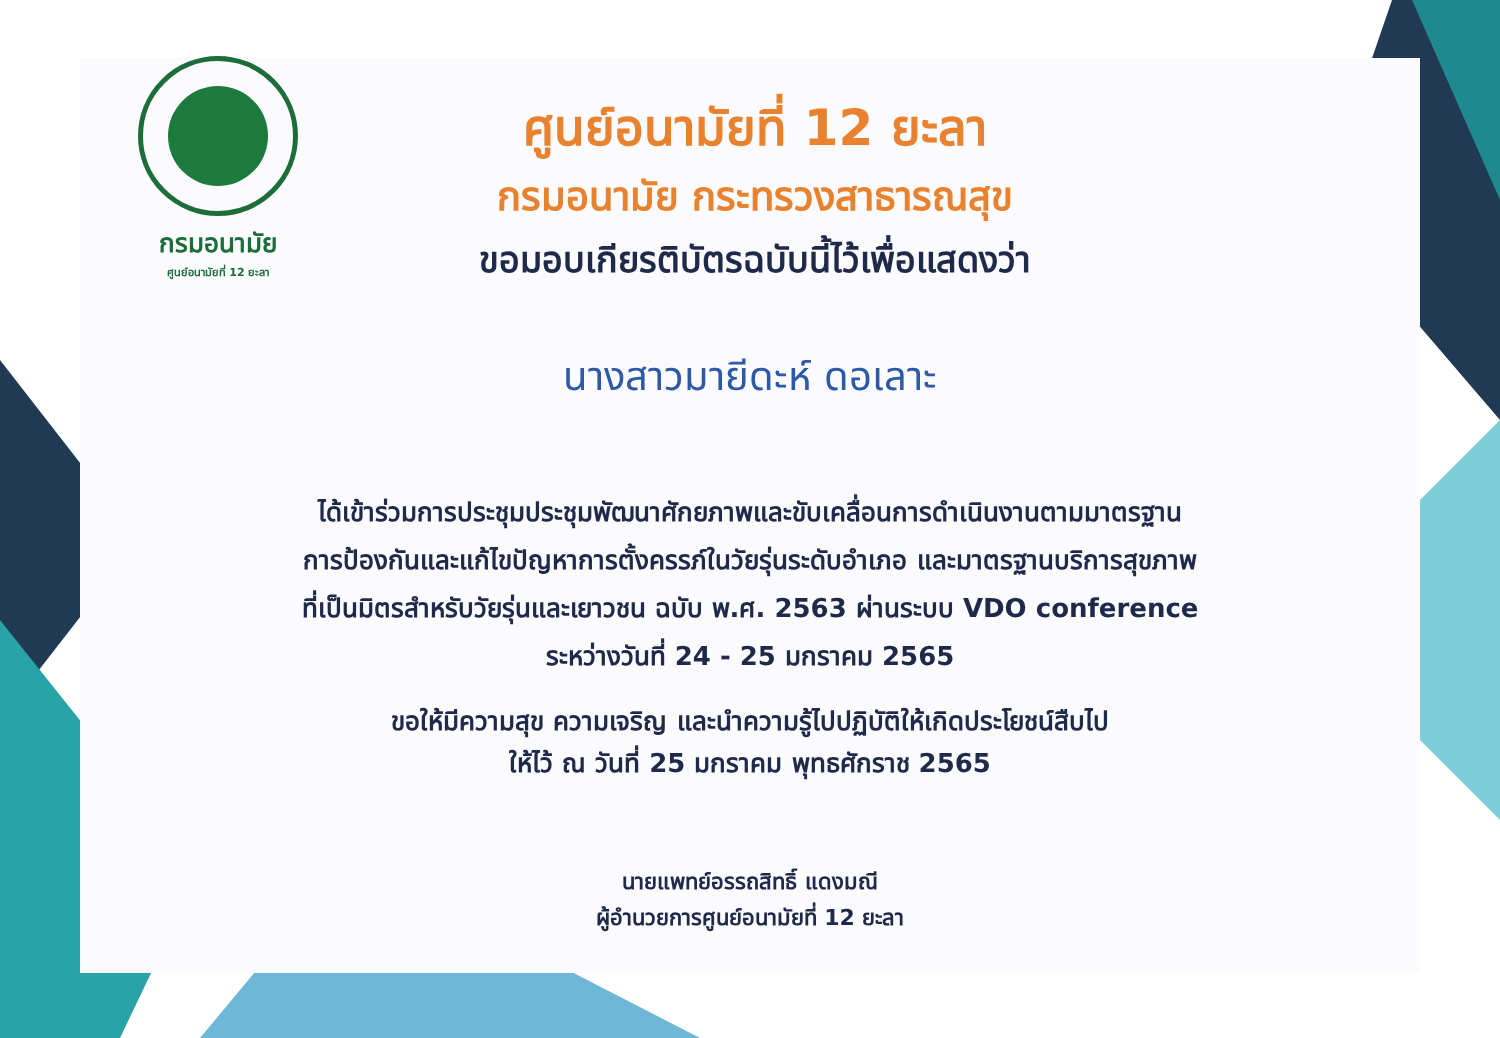กรมอนามัย
ศูนย์อนามัยที่ 12 ยะลา
ศูนย์อนามัยที่ 12 ยะลา
กรมอนามัย กระทรวงสาธารณสุข
ขอมอบเกียรติบัตรฉบับนี้ไว้เพื่อแสดงว่า
นางสาวมายีดะห์ ดอเลาะ
ได้เข้าร่วมการประชุมประชุมพัฒนาศักยภาพและขับเคลื่อนการดำเนินงานตามมาตรฐาน
การป้องกันและแก้ไขปัญหาการตั้งครรภ์ในวัยรุ่นระดับอำเภอ และมาตรฐานบริการสุขภาพ
ที่เป็นมิตรสำหรับวัยรุ่นและเยาวชน ฉบับ พ.ศ. 2563 ผ่านระบบ VDO conference
ระหว่างวันที่ 24 - 25 มกราคม 2565
ขอให้มีความสุข ความเจริญ และนำความรู้ไปปฏิบัติให้เกิดประโยชน์สืบไป
ให้ไว้ ณ วันที่ 25 มกราคม พุทธศักราช 2565
นายแพทย์อรรถสิทธิ์ แดงมณี
ผู้อำนวยการศูนย์อนามัยที่ 12 ยะลา